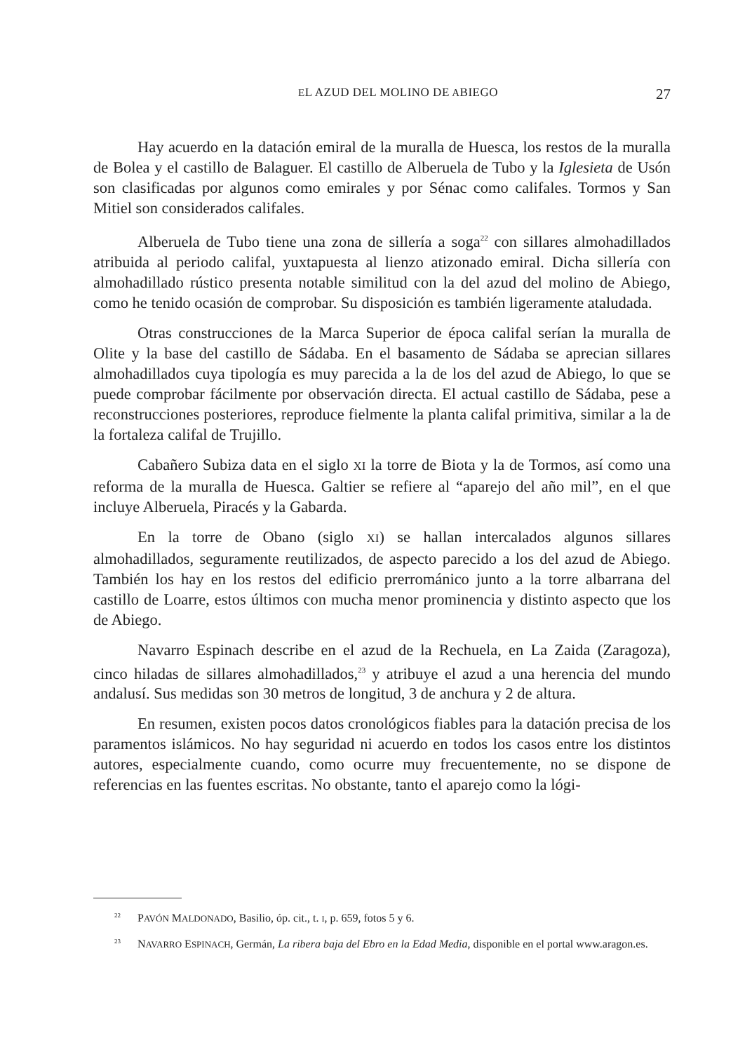EL AZUD DEL MOLINO DE ABIEGO 27
Hay acuerdo en la datación emiral de la muralla de Huesca, los restos de la muralla de Bolea y el castillo de Balaguer. El castillo de Alberuela de Tubo y la Iglesieta de Usón son clasificadas por algunos como emirales y por Sénac como califales. Tormos y San Mitiel son considerados califales.
Alberuela de Tubo tiene una zona de sillería a soga<sup>22</sup> con sillares almohadillados atribuida al periodo califal, yuxtapuesta al lienzo atizonado emiral. Dicha sillería con almohadillado rústico presenta notable similitud con la del azud del molino de Abiego, como he tenido ocasión de comprobar. Su disposición es también ligeramente ataludada.
Otras construcciones de la Marca Superior de época califal serían la muralla de Olite y la base del castillo de Sádaba. En el basamento de Sádaba se aprecian sillares almohadillados cuya tipología es muy parecida a la de los del azud de Abiego, lo que se puede comprobar fácilmente por observación directa. El actual castillo de Sádaba, pese a reconstrucciones posteriores, reproduce fielmente la planta califal primitiva, similar a la de la fortaleza califal de Trujillo.
Cabañero Subiza data en el siglo XI la torre de Biota y la de Tormos, así como una reforma de la muralla de Huesca. Galtier se refiere al “aparejo del año mil”, en el que incluye Alberuela, Piracés y la Gabarda.
En la torre de Obano (siglo XI) se hallan intercalados algunos sillares almohadillados, seguramente reutilizados, de aspecto parecido a los del azud de Abiego. También los hay en los restos del edificio prerrománico junto a la torre albarrana del castillo de Loarre, estos últimos con mucha menor prominencia y distinto aspecto que los de Abiego.
Navarro Espinach describe en el azud de la Rechuela, en La Zaida (Zaragoza), cinco hiladas de sillares almohadillados,<sup>23</sup> y atribuye el azud a una herencia del mundo andalusí. Sus medidas son 30 metros de longitud, 3 de anchura y 2 de altura.
En resumen, existen pocos datos cronológicos fiables para la datación precisa de los paramentos islámicos. No hay seguridad ni acuerdo en todos los casos entre los distintos autores, especialmente cuando, como ocurre muy frecuentemente, no se dispone de referencias en las fuentes escritas. No obstante, tanto el aparejo como la lógi-
<sup>22</sup> PAVÓN MALDONADO, Basilio, óp. cit., t. I, p. 659, fotos 5 y 6.
<sup>23</sup> NAVARRO ESPINACH, Germán, La ribera baja del Ebro en la Edad Media, disponible en el portal www.aragon.es.